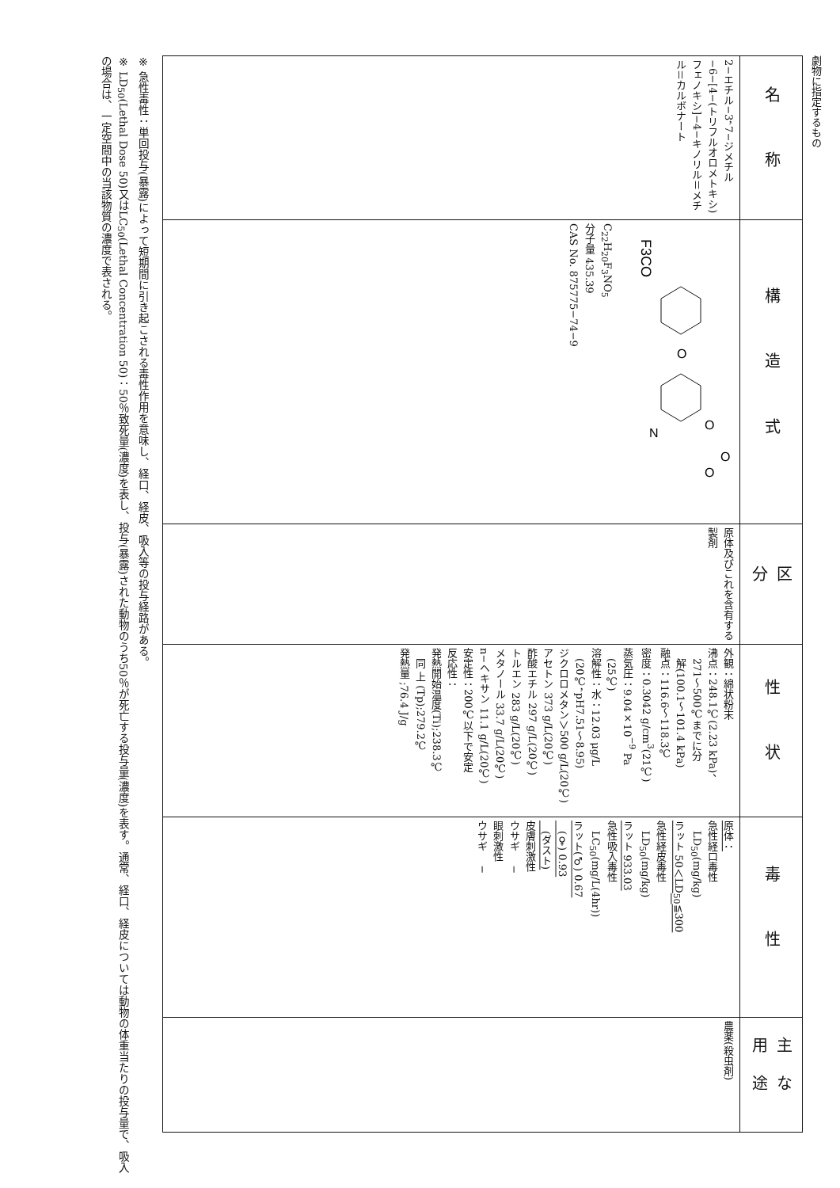劇物に指定するもの
| 名 称 | 構 造 式 | 区 分 | 性 状 | 毒 性 | 主な用途 |
| --- | --- | --- | --- | --- | --- |
| 2−エチル−3，7−ジメチル−6−[4−(トリフルオロメトキシ)フェノキシ]−4−キノリル＝メチル＝カルボナート | F3CO O N O O O C<sub>22</sub>H<sub>20</sub>F<sub>3</sub>NO<sub>5</sub> 分子量 435.39 CAS No. 875775−74−9 | 原体及びこれを含有する製剤 | 外観：綿状粉末 沸点：248.1℃(2.23 kPa)、 271～500℃までに分 解(100.1～101.4 kPa) 融点：116.6～118.3℃ 密度：0.3042 g/cm<sup>3</sup>(21℃) 蒸気圧：9.04×10<sup>−9</sup> Pa (25℃) 溶解性：水：12.03 μg/L (20℃，pH7.51～8.95) ジクロロメタン＞500 g/L(20℃) アセトン 373 g/L(20℃) 酢酸エチル 297 g/L(20℃) トルエン 283 g/L(20℃) メタノール 33.7 g/L(20℃) n−ヘキサン 11.1 g/L(20℃) 安定性：200℃以下で安定 反応性： 発熱開始温度(Ti);238.3℃ 同 上 (Tp);279.2℃ 発熱量 ;76.4 J/g | 原体： 急性経口毒性 LD<sub>50</sub>(mg/kg) ラット 50＜LD<sub>50</sub>≦300 急性経皮毒性 LD<sub>50</sub>(mg/kg) ラット 933.03 急性吸入毒性 LC<sub>50</sub>(mg/L(4hr)) ラット(♂) 0.67 (♀) 0.93 (ダスト) 皮膚刺激性 ウサギ − 眼刺激性 ウサギ − | 農薬(殺虫剤) |
※ 急性毒性：単回投与(暴露)によって短期間に引き起こされる毒性作用を意味し、経口、経皮、吸入等の投与経路がある。
※ LD<sub>50</sub>(Lethal Dose 50)又はLC<sub>50</sub>(Lethal Concentration 50)：50％致死量(濃度)を表し、投与(暴露)された動物のうち50％が死亡する投与量(濃度)を表す。通常、経口、経皮については動物の体重当たりの投与量で、吸入の場合は、一定空間中の当該物質の濃度で表される。